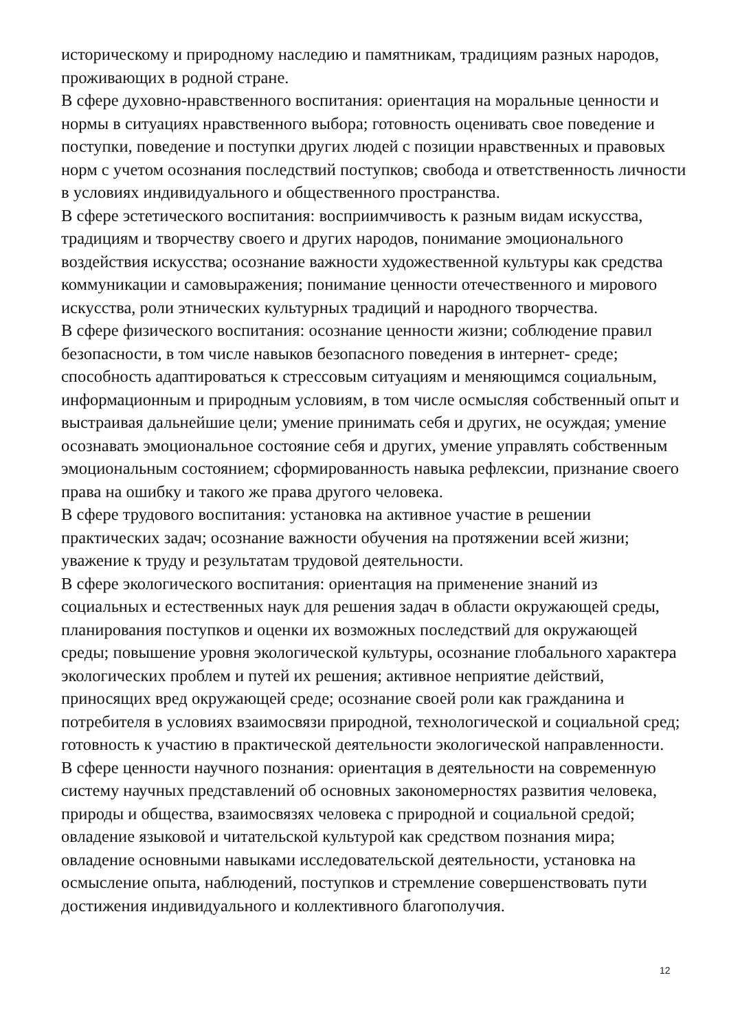историческому и природному наследию и памятникам, традициям разных народов, проживающих в родной стране.
В сфере духовно-нравственного воспитания: ориентация на моральные ценности и нормы в ситуациях нравственного выбора; готовность оценивать свое поведение и поступки, поведение и поступки других людей с позиции нравственных и правовых норм с учетом осознания последствий поступков; свобода и ответственность личности в условиях индивидуального и общественного пространства.
В сфере эстетического воспитания: восприимчивость к разным видам искусства, традициям и творчеству своего и других народов, понимание эмоционального воздействия искусства; осознание важности художественной культуры как средства коммуникации и самовыражения; понимание ценности отечественного и мирового искусства, роли этнических культурных традиций и народного творчества.
В сфере физического воспитания: осознание ценности жизни; соблюдение правил безопасности, в том числе навыков безопасного поведения в интернет- среде; способность адаптироваться к стрессовым ситуациям и меняющимся социальным, информационным и природным условиям, в том числе осмысляя собственный опыт и выстраивая дальнейшие цели; умение принимать себя и других, не осуждая; умение осознавать эмоциональное состояние себя и других, умение управлять собственным эмоциональным состоянием; сформированность навыка рефлексии, признание своего права на ошибку и такого же права другого человека.
В сфере трудового воспитания: установка на активное участие в решении практических задач; осознание важности обучения на протяжении всей жизни; уважение к труду и результатам трудовой деятельности.
В сфере экологического воспитания: ориентация на применение знаний из социальных и естественных наук для решения задач в области окружающей среды, планирования поступков и оценки их возможных последствий для окружающей среды; повышение уровня экологической культуры, осознание глобального характера экологических проблем и путей их решения; активное неприятие действий, приносящих вред окружающей среде; осознание своей роли как гражданина и потребителя в условиях взаимосвязи природной, технологической и социальной сред; готовность к участию в практической деятельности экологической направленности.
В сфере ценности научного познания: ориентация в деятельности на современную систему научных представлений об основных закономерностях развития человека, природы и общества, взаимосвязях человека с природной и социальной средой; овладение языковой и читательской культурой как средством познания мира; овладение основными навыками исследовательской деятельности, установка на осмысление опыта, наблюдений, поступков и стремление совершенствовать пути достижения индивидуального и коллективного благополучия.
12